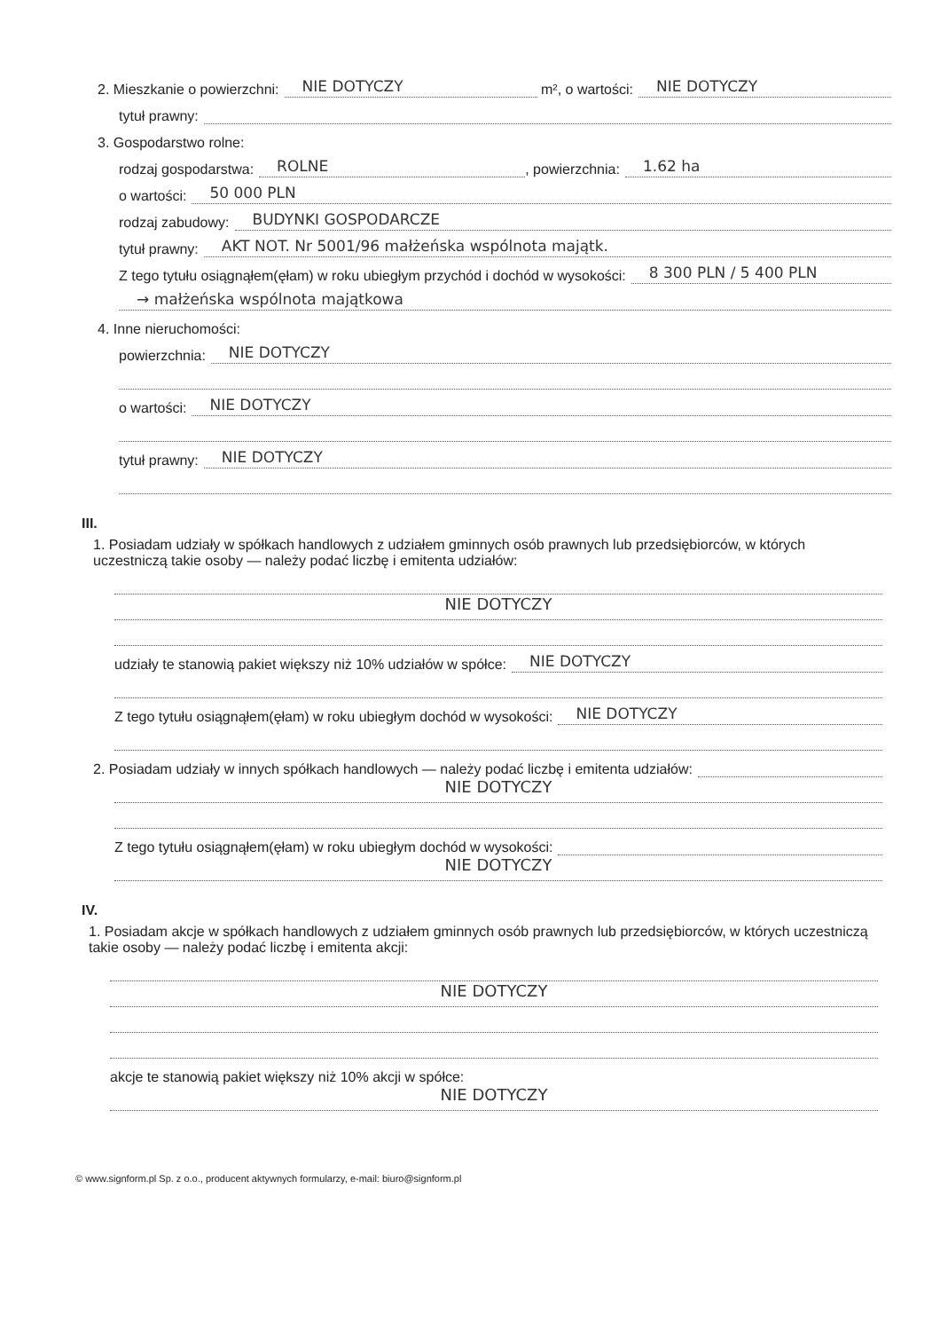2. Mieszkanie o powierzchni: NIE DOTYCZY m², o wartości: NIE DOTYCZY
tytuł prawny:
3. Gospodarstwo rolne:
rodzaj gospodarstwa: ROLNE, powierzchnia: 1.62 ha
o wartości: 50 000 PLN
rodzaj zabudowy: BUDYNKI GOSPODARCZE
tytuł prawny: AKT NOT. Nr 5001/96 małżeńska wspólnota majątk.
Z tego tytułu osiągnąłem(ęłam) w roku ubiegłym przychód i dochód w wysokości: 8 300 PLN / 5 400 PLN
→ małżeńska wspólnota majątkowa
4. Inne nieruchomości:
powierzchnia: NIE DOTYCZY
o wartości: NIE DOTYCZY
tytuł prawny: NIE DOTYCZY
III.
1. Posiadam udziały w spółkach handlowych z udziałem gminnych osób prawnych lub przedsiębiorców, w których uczestniczą takie osoby — należy podać liczbę i emitenta udziałów:
NIE DOTYCZY
udziały te stanowią pakiet większy niż 10% udziałów w spółce: NIE DOTYCZY
Z tego tytułu osiągnąłem(ęłam) w roku ubiegłym dochód w wysokości: NIE DOTYCZY
2. Posiadam udziały w innych spółkach handlowych — należy podać liczbę i emitenta udziałów:
NIE DOTYCZY
Z tego tytułu osiągnąłem(ęłam) w roku ubiegłym dochód w wysokości:
NIE DOTYCZY
IV.
1. Posiadam akcje w spółkach handlowych z udziałem gminnych osób prawnych lub przedsiębiorców, w których uczestniczą takie osoby — należy podać liczbę i emitenta akcji:
NIE DOTYCZY
akcje te stanowią pakiet większy niż 10% akcji w spółce:
NIE DOTYCZY
© www.signform.pl Sp. z o.o., producent aktywnych formularzy, e-mail: biuro@signform.pl